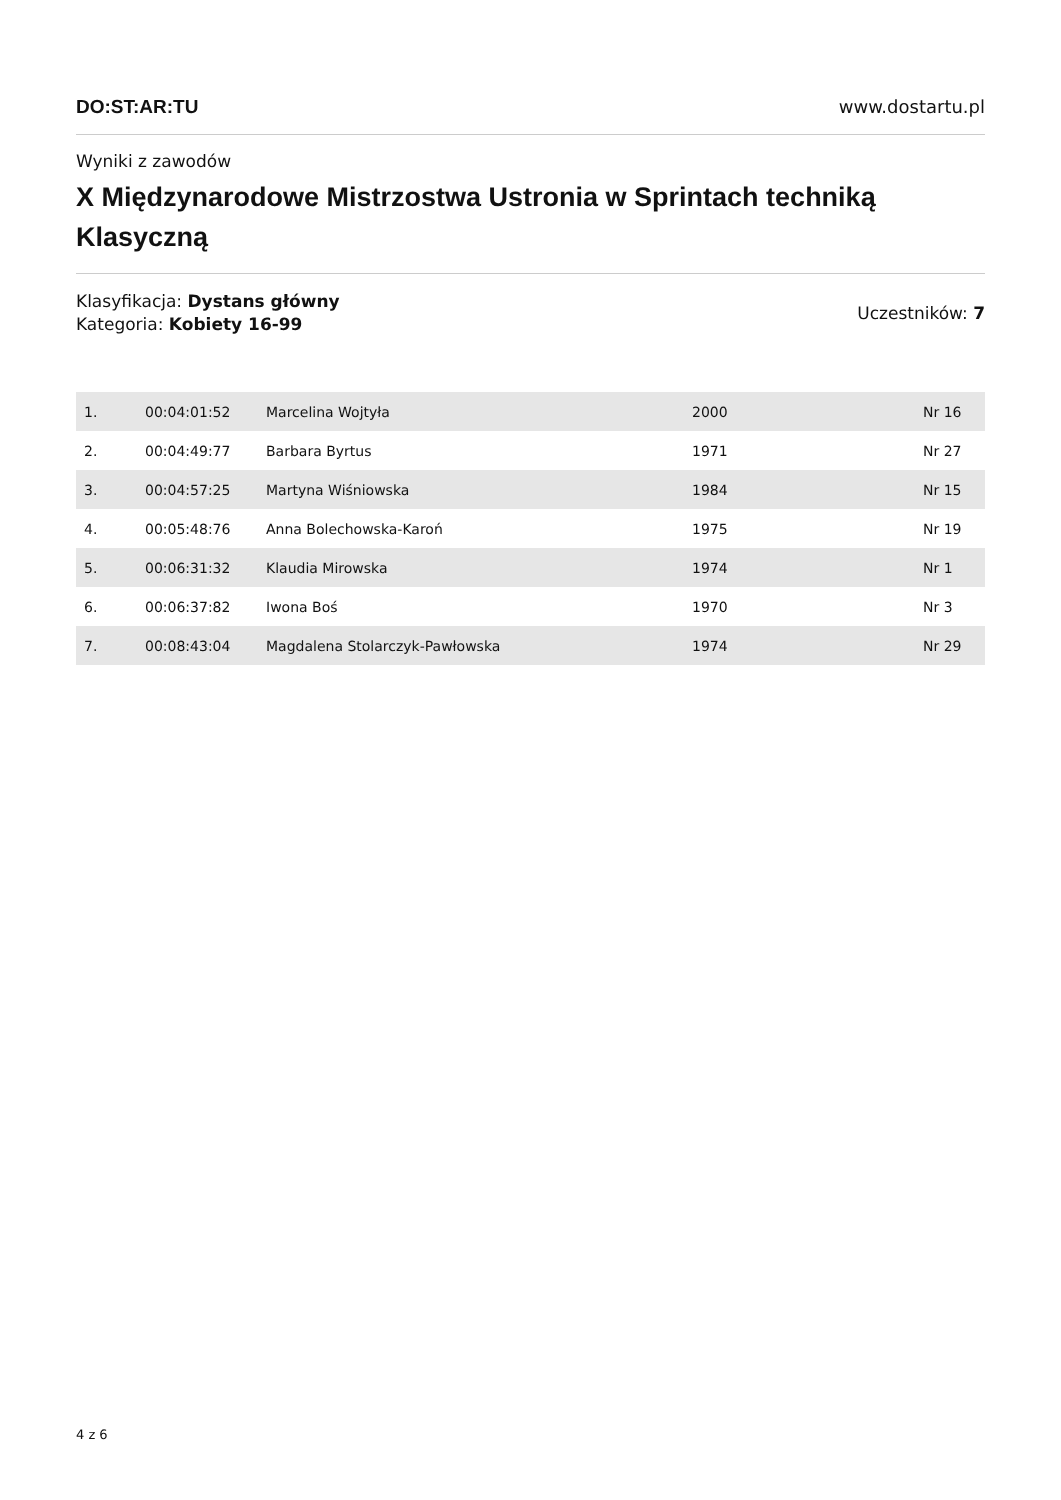DO:ST:AR:TU www.dostartu.pl
Wyniki z zawodów
X Międzynarodowe Mistrzostwa Ustronia w Sprintach techniką Klasyczną
Klasyfikacja: Dystans główny
Kategoria: Kobiety 16-99
Uczestników: 7
| 1. | 00:04:01:52 | Marcelina Wojtyła | 2000 | Nr 16 |
| 2. | 00:04:49:77 | Barbara Byrtus | 1971 | Nr 27 |
| 3. | 00:04:57:25 | Martyna Wiśniowska | 1984 | Nr 15 |
| 4. | 00:05:48:76 | Anna Bolechowska-Karoń | 1975 | Nr 19 |
| 5. | 00:06:31:32 | Klaudia Mirowska | 1974 | Nr 1 |
| 6. | 00:06:37:82 | Iwona Boś | 1970 | Nr 3 |
| 7. | 00:08:43:04 | Magdalena Stolarczyk-Pawłowska | 1974 | Nr 29 |
4 z 6